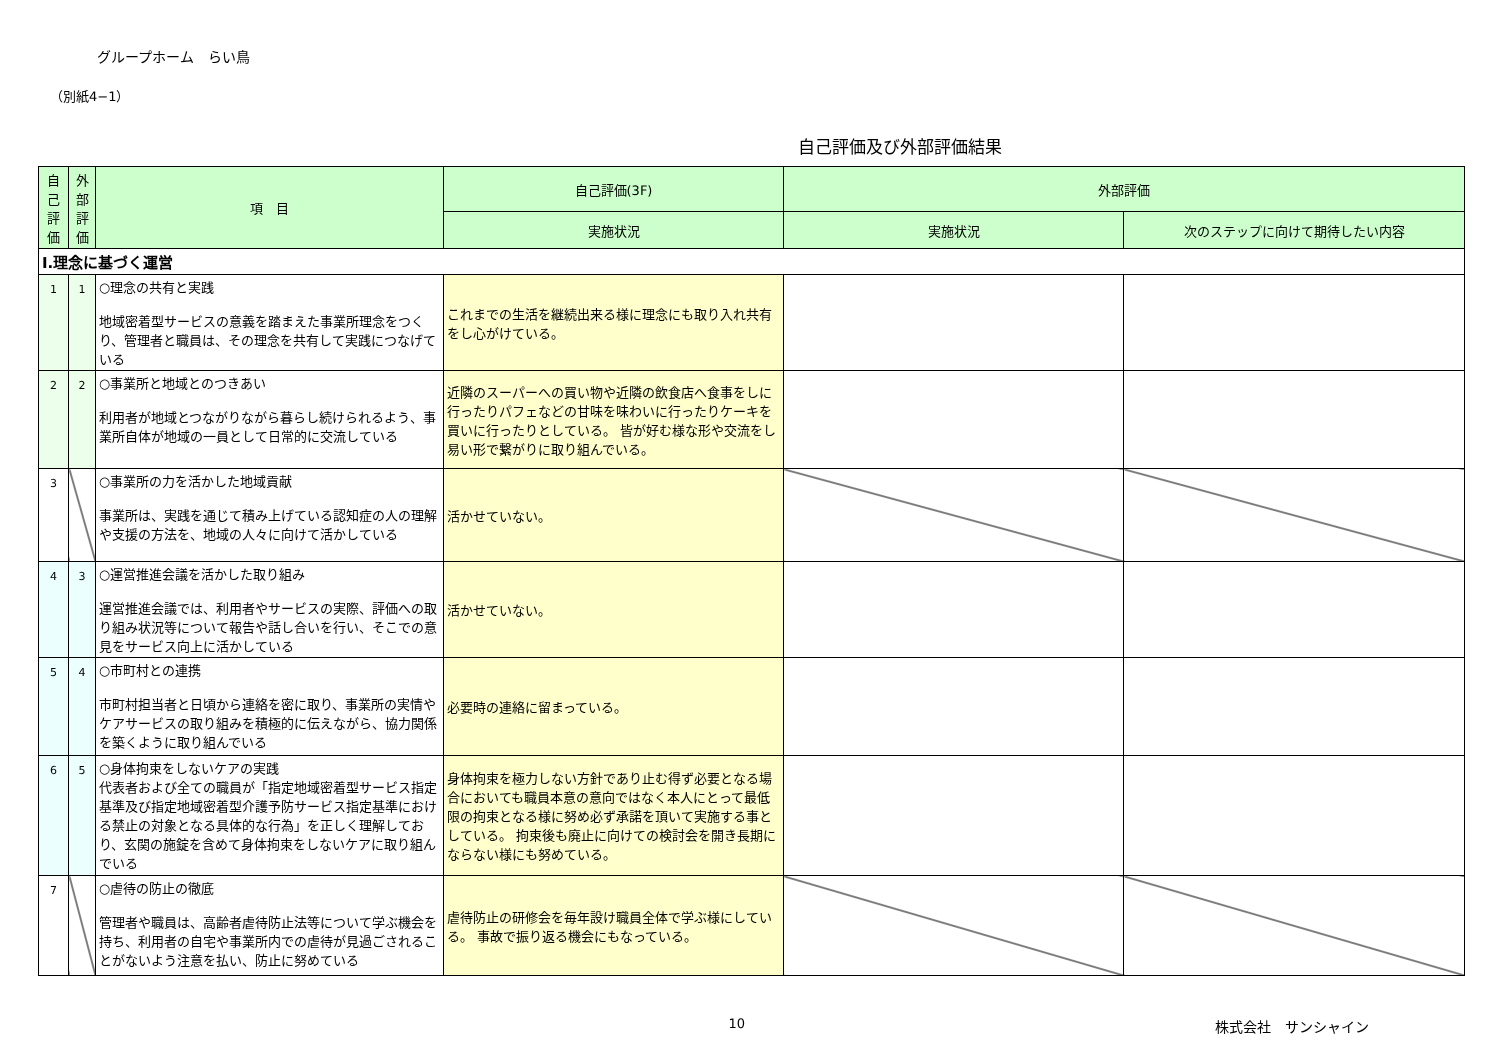グループホーム　らい鳥
（別紙4−1）
自己評価及び外部評価結果
| 自己評価 | 外部評価 | 項 目 | 自己評価(3F) | 外部評価 | |
| --- | --- | --- | --- | --- | --- |
| | | | 実施状況 | 実施状況 | 次のステップに向けて期待したい内容 |
| Ⅰ.理念に基づく運営 | | | | | |
| 1 | 1 | ○理念の共有と実践 地域密着型サービスの意義を踏まえた事業所理念をつくり、管理者と職員は、その理念を共有して実践につなげている | これまでの生活を継続出来る様に理念にも取り入れ共有をし心がけている。 | | |
| 2 | 2 | ○事業所と地域とのつきあい 利用者が地域とつながりながら暮らし続けられるよう、事業所自体が地域の一員として日常的に交流している | 近隣のスーパーへの買い物や近隣の飲食店へ食事をしに行ったりパフェなどの甘味を味わいに行ったりケーキを買いに行ったりとしている。 皆が好む様な形や交流をし易い形で繋がりに取り組んでいる。 | | |
| 3 | | ○事業所の力を活かした地域貢献 事業所は、実践を通じて積み上げている認知症の人の理解や支援の方法を、地域の人々に向けて活かしている | 活かせていない。 | | |
| 4 | 3 | ○運営推進会議を活かした取り組み 運営推進会議では、利用者やサービスの実際、評価への取り組み状況等について報告や話し合いを行い、そこでの意見をサービス向上に活かしている | 活かせていない。 | | |
| 5 | 4 | ○市町村との連携 市町村担当者と日頃から連絡を密に取り、事業所の実情やケアサービスの取り組みを積極的に伝えながら、協力関係を築くように取り組んでいる | 必要時の連絡に留まっている。 | | |
| 6 | 5 | ○身体拘束をしないケアの実践 代表者および全ての職員が「指定地域密着型サービス指定基準及び指定地域密着型介護予防サービス指定基準における禁止の対象となる具体的な行為」を正しく理解しており、玄関の施錠を含めて身体拘束をしないケアに取り組んでいる | 身体拘束を極力しない方針であり止む得ず必要となる場合においても職員本意の意向ではなく本人にとって最低限の拘束となる様に努め必ず承諾を頂いて実施する事としている。 拘束後も廃止に向けての検討会を開き長期にならない様にも努めている。 | | |
| 7 | | ○虐待の防止の徹底 管理者や職員は、高齢者虐待防止法等について学ぶ機会を持ち、利用者の自宅や事業所内での虐待が見過ごされることがないよう注意を払い、防止に努めている | 虐待防止の研修会を毎年設け職員全体で学ぶ様にしている。 事故で振り返る機会にもなっている。 | | |
10 株式会社　サンシャイン